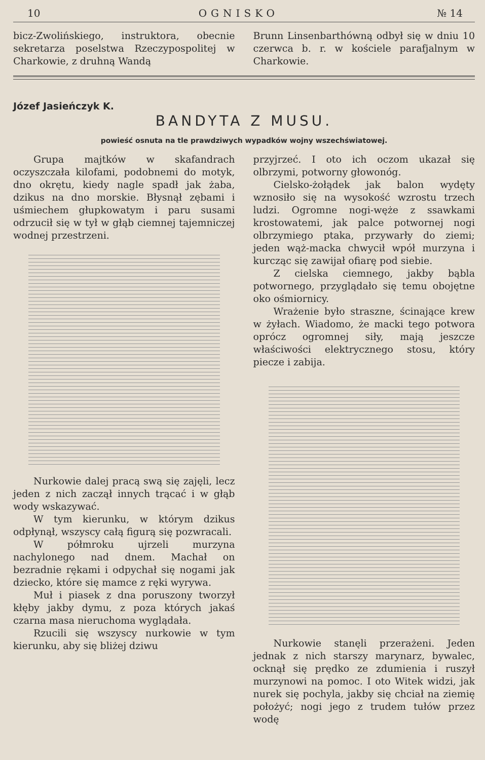10 OGNISKO № 14
bicz-Zwolińskiego, instruktora, obecnie sekretarza poselstwa Rzeczypospolitej w Charkowie, z druhną Wandą
Brunn Linsenbarthówną odbył się w dniu 10 czerwca b. r. w kościele parafjalnym w Charkowie.
Józef Jasieńczyk K.
BANDYTA Z MUSU.
powieść osnuta na tle prawdziwych wypadków wojny wszechświatowej.
Grupa majtków w skafandrach oczyszczała kilofami, podobnemi do motyk, dno okrętu, kiedy nagle spadł jak żaba, dzikus na dno morskie. Błysnął zębami i uśmiechem głupkowatym i paru susami odrzucił się w tył w głąb ciemnej tajemniczej wodnej przestrzeni.
Nurkowie dalej pracą swą się zajęli, lecz jeden z nich zaczął innych trącać i w głąb wody wskazywać.
W tym kierunku, w którym dzikus odpłynął, wszyscy całą figurą się pozwracali.
W półmroku ujrzeli murzyna nachylonego nad dnem. Machał on bezradnie rękami i odpychał się nogami jak dziecko, które się mamce z ręki wyrywa.
Muł i piasek z dna poruszony tworzył kłęby jakby dymu, z poza których jakaś czarna masa nieruchoma wyglądała.
Rzucili się wszyscy nurkowie w tym kierunku, aby się bliżej dziwu
przyjrzeć. I oto ich oczom ukazał się olbrzymi, potworny głowonóg.
Cielsko-żołądek jak balon wydęty wznosiło się na wysokość wzrostu trzech ludzi. Ogromne nogi-węże z ssawkami krostowatemi, jak palce potwornej nogi olbrzymiego ptaka, przywarły do ziemi; jeden wąż-macka chwycił wpół murzyna i kurcząc się zawijał ofiarę pod siebie.
Z cielska ciemnego, jakby bąbla potwornego, przyglądało się temu obojętne oko ośmiornicy.
Wrażenie było straszne, ścinające krew w żyłach. Wiadomo, że macki tego potwora oprócz ogromnej siły, mają jeszcze właściwości elektrycznego stosu, który piecze i zabija.
Nurkowie stanęli przerażeni. Jeden jednak z nich starszy marynarz, bywalec, ocknął się prędko ze zdumienia i ruszył murzynowi na pomoc. I oto Witek widzi, jak nurek się pochyla, jakby się chciał na ziemię położyć; nogi jego z trudem tułów przez wodę